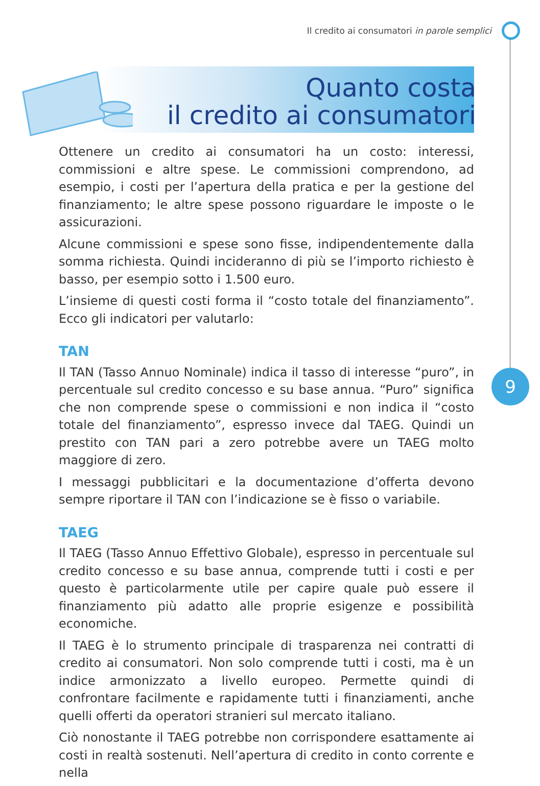Il credito ai consumatori in parole semplici
9
Quanto costa
il credito ai consumatori
Ottenere un credito ai consumatori ha un costo: interessi, commissioni e altre spese. Le commissioni comprendono, ad esempio, i costi per l’apertura della pratica e per la gestione del finanziamento; le altre spese possono riguardare le imposte o le assicurazioni.
Alcune commissioni e spese sono fisse, indipendentemente dalla somma richiesta. Quindi incideranno di più se l’importo richiesto è basso, per esempio sotto i 1.500 euro.
L’insieme di questi costi forma il “costo totale del finanziamento”. Ecco gli indicatori per valutarlo:
TAN
Il TAN (Tasso Annuo Nominale) indica il tasso di interesse “puro”, in percentuale sul credito concesso e su base annua. “Puro” significa che non comprende spese o commissioni e non indica il “costo totale del finanziamento”, espresso invece dal TAEG. Quindi un prestito con TAN pari a zero potrebbe avere un TAEG molto maggiore di zero.
I messaggi pubblicitari e la documentazione d’offerta devono sempre riportare il TAN con l’indicazione se è fisso o variabile.
TAEG
Il TAEG (Tasso Annuo Effettivo Globale), espresso in percentuale sul credito concesso e su base annua, comprende tutti i costi e per questo è particolarmente utile per capire quale può essere il finanziamento più adatto alle proprie esigenze e possibilità economiche.
Il TAEG è lo strumento principale di trasparenza nei contratti di credito ai consumatori. Non solo comprende tutti i costi, ma è un indice armonizzato a livello europeo. Permette quindi di confrontare facilmente e rapidamente tutti i finanziamenti, anche quelli offerti da operatori stranieri sul mercato italiano.
Ciò nonostante il TAEG potrebbe non corrispondere esattamente ai costi in realtà sostenuti. Nell’apertura di credito in conto corrente e nella